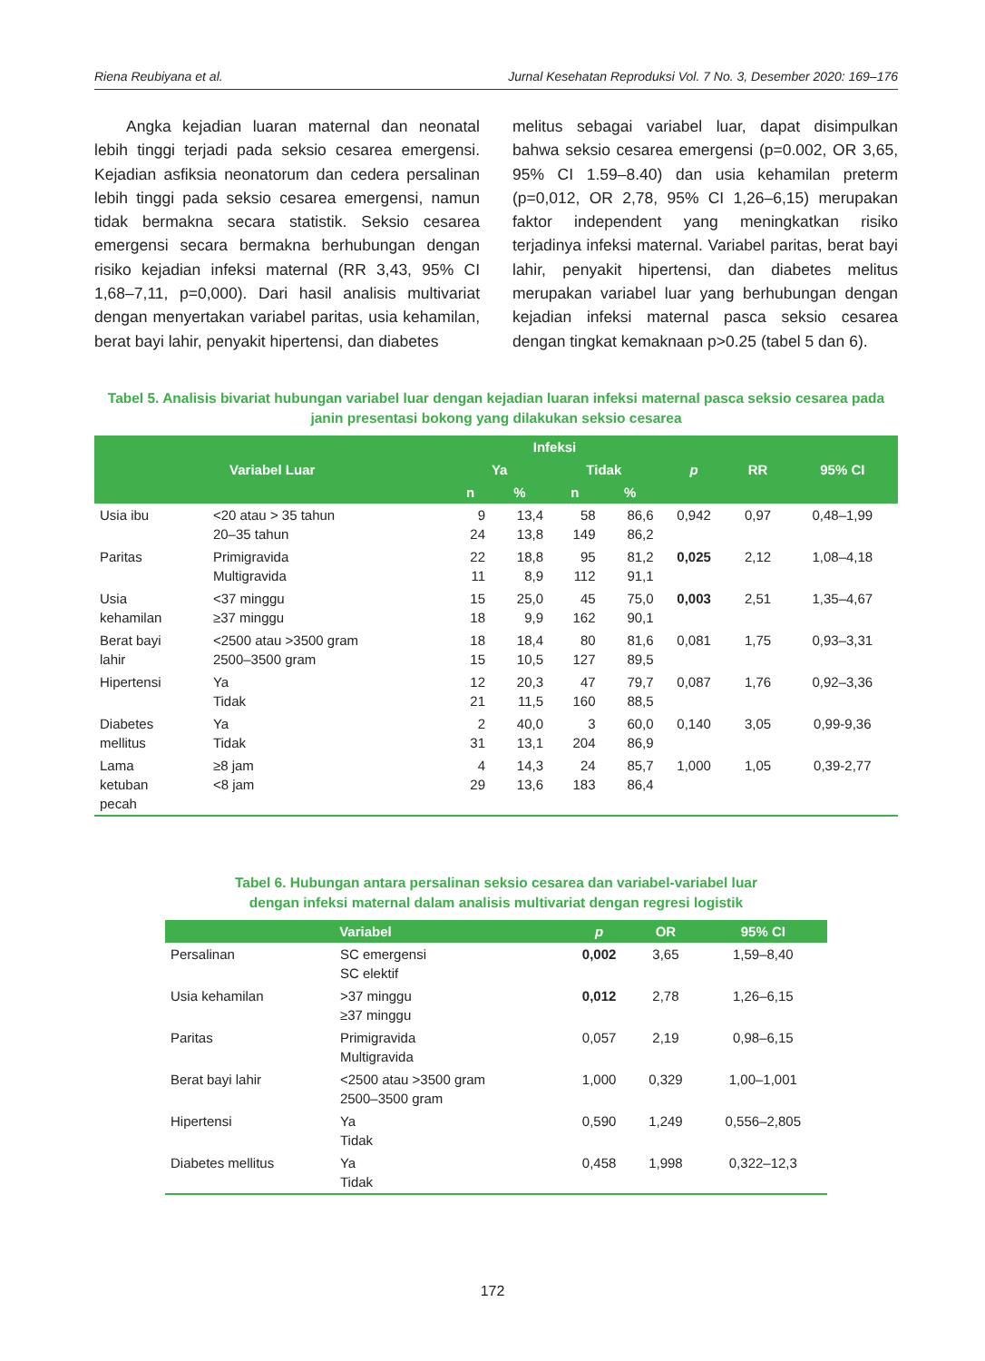Riena Reubiyana et al. Jurnal Kesehatan Reproduksi Vol. 7 No. 3, Desember 2020: 169–176
  Angka kejadian luaran maternal dan neonatal lebih tinggi terjadi pada seksio cesarea emergensi. Kejadian asfiksia neonatorum dan cedera persalinan lebih tinggi pada seksio cesarea emergensi, namun tidak bermakna secara statistik. Seksio cesarea emergensi secara bermakna berhubungan dengan risiko kejadian infeksi maternal (RR 3,43, 95% CI 1,68–7,11, p=0,000). Dari hasil analisis multivariat dengan menyertakan variabel paritas, usia kehamilan, berat bayi lahir, penyakit hipertensi, dan diabetes
melitus sebagai variabel luar, dapat disimpulkan bahwa seksio cesarea emergensi (p=0.002, OR 3,65, 95% CI 1.59–8.40) dan usia kehamilan preterm (p=0,012, OR 2,78, 95% CI 1,26–6,15) merupakan faktor independent yang meningkatkan risiko terjadinya infeksi maternal. Variabel paritas, berat bayi lahir, penyakit hipertensi, dan diabetes melitus merupakan variabel luar yang berhubungan dengan kejadian infeksi maternal pasca seksio cesarea dengan tingkat kemaknaan p>0.25 (tabel 5 dan 6).
Tabel 5. Analisis bivariat hubungan variabel luar dengan kejadian luaran infeksi maternal pasca seksio cesarea pada janin presentasi bokong yang dilakukan seksio cesarea
| Variabel Luar | | Infeksi | | | | p | RR | 95% CI |
| --- | --- | --- | --- | --- | --- | --- | --- | --- |
| | | Ya | | Tidak | | | | |
| | | n | % | n | % | | | |
| Usia ibu | <20 atau > 35 tahun 20–35 tahun | 9 24 | 13,4 13,8 | 58 149 | 86,6 86,2 | 0,942 | 0,97 | 0,48–1,99 |
| Paritas | Primigravida Multigravida | 22 11 | 18,8 8,9 | 95 112 | 81,2 91,1 | 0,025 | 2,12 | 1,08–4,18 |
| Usia kehamilan | <37 minggu ≥37 minggu | 15 18 | 25,0 9,9 | 45 162 | 75,0 90,1 | 0,003 | 2,51 | 1,35–4,67 |
| Berat bayi lahir | <2500 atau >3500 gram 2500–3500 gram | 18 15 | 18,4 10,5 | 80 127 | 81,6 89,5 | 0,081 | 1,75 | 0,93–3,31 |
| Hipertensi | Ya Tidak | 12 21 | 20,3 11,5 | 47 160 | 79,7 88,5 | 0,087 | 1,76 | 0,92–3,36 |
| Diabetes mellitus | Ya Tidak | 2 31 | 40,0 13,1 | 3 204 | 60,0 86,9 | 0,140 | 3,05 | 0,99-9,36 |
| Lama ketuban pecah | ≥8 jam <8 jam | 4 29 | 14,3 13,6 | 24 183 | 85,7 86,4 | 1,000 | 1,05 | 0,39-2,77 |
Tabel 6. Hubungan antara persalinan seksio cesarea dan variabel-variabel luar
dengan infeksi maternal dalam analisis multivariat dengan regresi logistik
| Variabel | | p | OR | 95% CI |
| --- | --- | --- | --- | --- |
| Persalinan | SC emergensi SC elektif | 0,002 | 3,65 | 1,59–8,40 |
| Usia kehamilan | >37 minggu ≥37 minggu | 0,012 | 2,78 | 1,26–6,15 |
| Paritas | Primigravida Multigravida | 0,057 | 2,19 | 0,98–6,15 |
| Berat bayi lahir | <2500 atau >3500 gram 2500–3500 gram | 1,000 | 0,329 | 1,00–1,001 |
| Hipertensi | Ya Tidak | 0,590 | 1,249 | 0,556–2,805 |
| Diabetes mellitus | Ya Tidak | 0,458 | 1,998 | 0,322–12,3 |
172